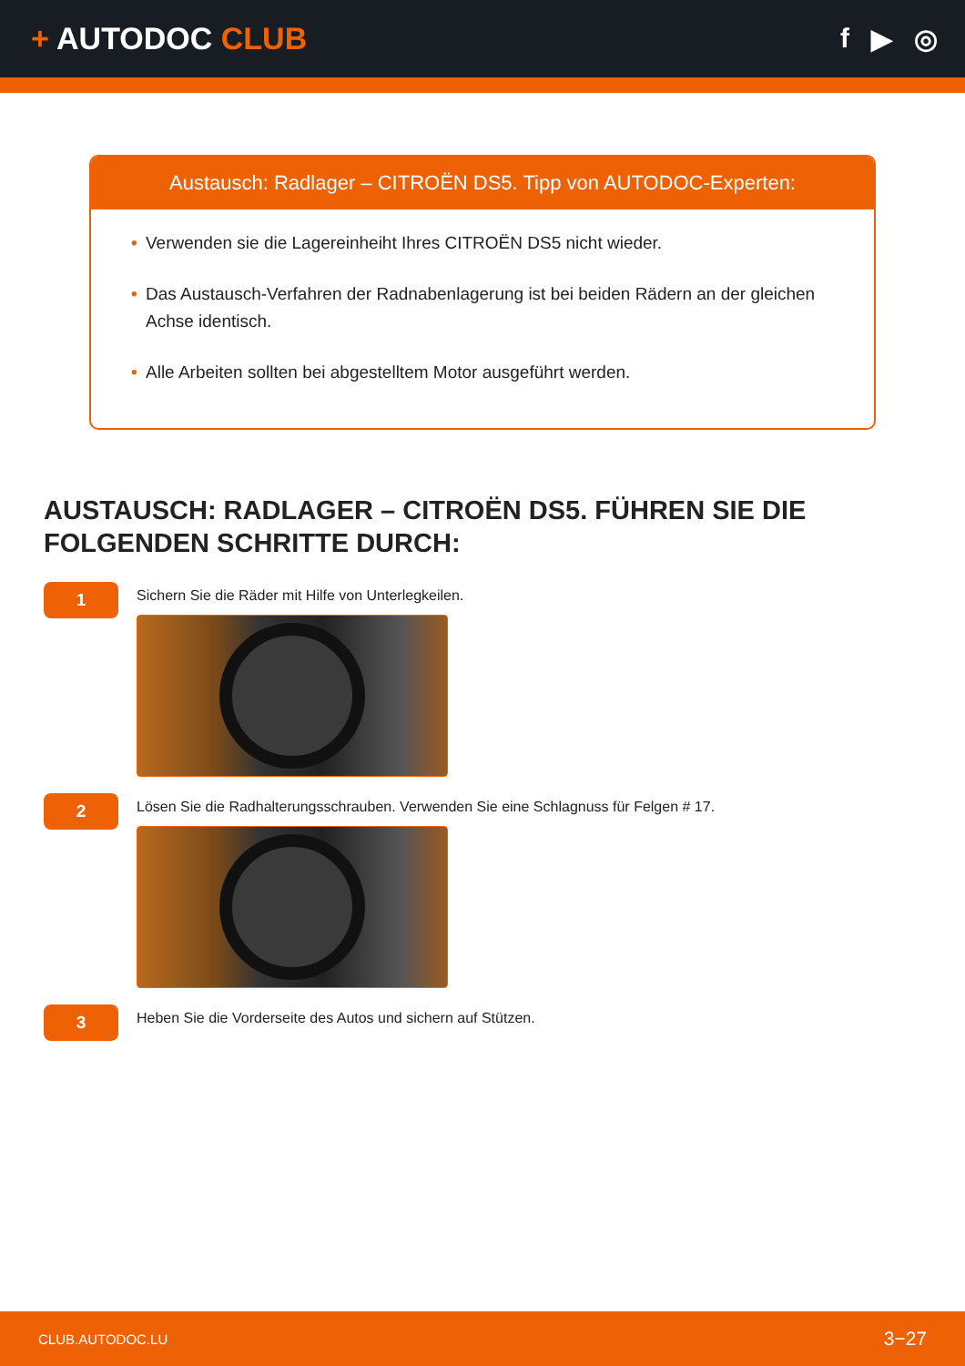+ AUTODOC CLUB f ▶ ◎
Austausch: Radlager – CITROËN DS5. Tipp von AUTODOC-Experten:
• Verwenden sie die Lagereinheiht Ihres CITROËN DS5 nicht wieder.
• Das Austausch-Verfahren der Radnabenlagerung ist bei beiden Rädern an der gleichen Achse identisch.
• Alle Arbeiten sollten bei abgestelltem Motor ausgeführt werden.
AUSTAUSCH: RADLAGER – CITROËN DS5. FÜHREN SIE DIE FOLGENDEN SCHRITTE DURCH:
1
Sichern Sie die Räder mit Hilfe von Unterlegkeilen.
2
Lösen Sie die Radhalterungsschrauben. Verwenden Sie eine Schlagnuss für Felgen # 17.
3
Heben Sie die Vorderseite des Autos und sichern auf Stützen.
CLUB.AUTODOC.LU 3−27